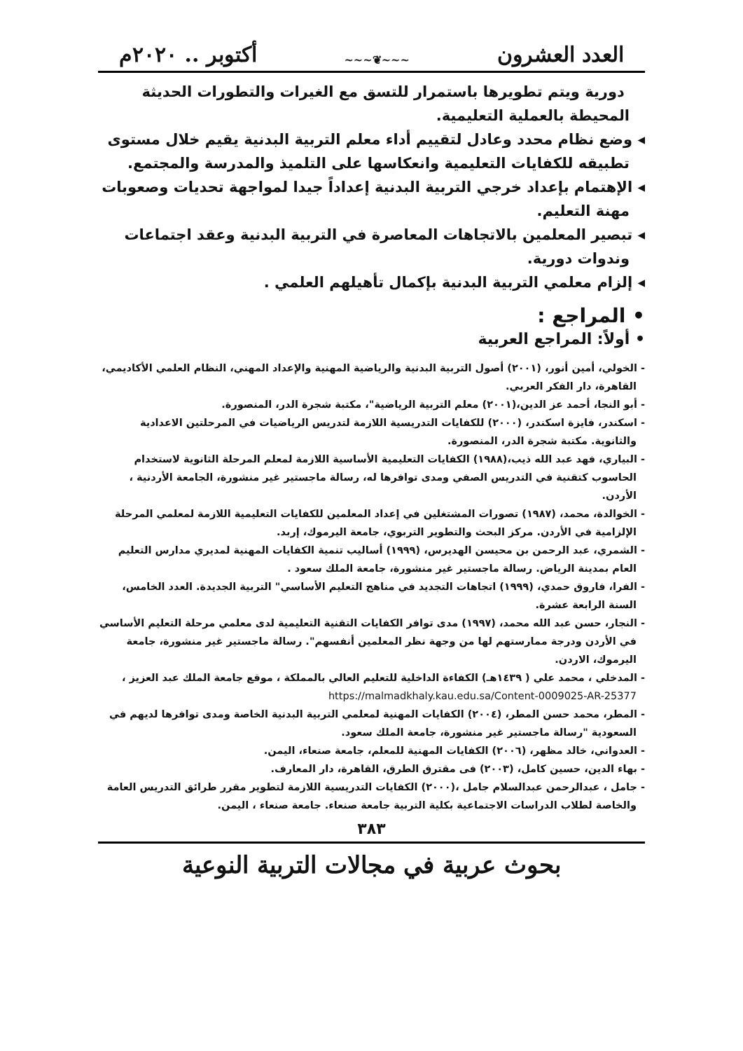العدد العشرون ~~~❦~~~ أكتوبر .. ٢٠٢٠م
دورية ويتم تطويرها باستمرار للتسق مع الغيرات والتطورات الحديثة المحيطة بالعملية التعليمية.
◂ وضع نظام محدد وعادل لتقييم أداء معلم التربية البدنية يقيم خلال مستوى تطبيقه للكفايات التعليمية وانعكاسها على التلميذ والمدرسة والمجتمع.
◂ الإهتمام بإعداد خرجي التربية البدنية إعداداً جيدا لمواجهة تحديات وصعوبات مهنة التعليم.
◂ تبصير المعلمين بالاتجاهات المعاصرة في التربية البدنية وعقد اجتماعات وندوات دورية.
◂ إلزام معلمي التربية البدنية بإكمال تأهيلهم العلمي .
• المراجع :
• أولاً: المراجع العربية
- الخولي، أمين أنور، (٢٠٠١) أصول التربية البدنية والرياضية المهنية والإعداد المهني، النظام العلمي الأكاديمي، القاهرة، دار الفكر العربي.
- أبو النجا، أحمد عز الدين،(٢٠٠١) معلم التربية الرياضية"، مكتبة شجرة الدر، المنصورة.
- اسكندر، فايزة اسكندر، (٢٠٠٠) للكفايات التدريسية اللازمة لتدريس الرياضيات في المرحلتين الاعدادية والثانوية. مكتبة شجرة الدر، المنصورة.
- البياري، فهد عبد الله ذيب،(١٩٨٨) الكفايات التعليمية الأساسية اللازمة لمعلم المرحلة الثانوية لاستخدام الحاسوب كتقنية في التدريس الصفي ومدى توافرها له، رسالة ماجستير غير منشورة، الجامعة الأردنية ، الأردن.
- الخوالدة، محمد، (١٩٨٧) تصورات المشتغلين في إعداد المعلمين للكفايات التعليمية اللازمة لمعلمي المرحلة الإلزامية في الأردن. مركز البحث والتطوير التربوي، جامعة اليرموك، إربد.
- الشمري، عبد الرحمن بن محيسن الهديرس، (١٩٩٩) أساليب تنمية الكفايات المهنية لمديري مدارس التعليم العام بمدينة الرياض. رسالة ماجستير غير منشورة، جامعة الملك سعود .
- الفرا، فاروق حمدي، (١٩٩٩) اتجاهات التجديد في مناهج التعليم الأساسي" التربية الجديدة. العدد الخامس، السنة الرابعة عشرة.
- النجار، حسن عبد الله محمد، (١٩٩٧) مدى توافر الكفايات التقنية التعليمية لدى معلمي مرحلة التعليم الأساسي في الأردن ودرجة ممارستهم لها من وجهة نظر المعلمين أنفسهم". رسالة ماجستير غير منشورة، جامعة اليرموك، الاردن.
- المدخلي ، محمد علي ( ١٤٣٩هـ) الكفاءة الداخلية للتعليم العالي بالمملكة ، موقع جامعة الملك عبد العزيز ، https://malmadkhaly.kau.edu.sa/Content-0009025-AR-25377
- المطر، محمد حسن المطر، (٢٠٠٤) الكفايات المهنية لمعلمي التربية البدنية الخاصة ومدى توافرها لديهم في السعودية "رسالة ماجستير غير منشورة، جامعة الملك سعود.
- العدواني، خالد مظهر، (٢٠٠٦) الكفايات المهنية للمعلم، جامعة صنعاء، اليمن.
- بهاء الدين، حسين كامل، (٢٠٠٣) فى مقترق الطرق، القاهرة، دار المعارف.
- جامل ، عبدالرحمن عبدالسلام جامل ،(٢٠٠٠) الكفايات التدريسية اللازمة لتطوير مقرر طرائق التدريس العامة والخاصة لطلاب الدراسات الاجتماعية بكلية التربية جامعة صنعاء. جامعة صنعاء ، اليمن.
٣٨٣
بحوث عربية في مجالات التربية النوعية